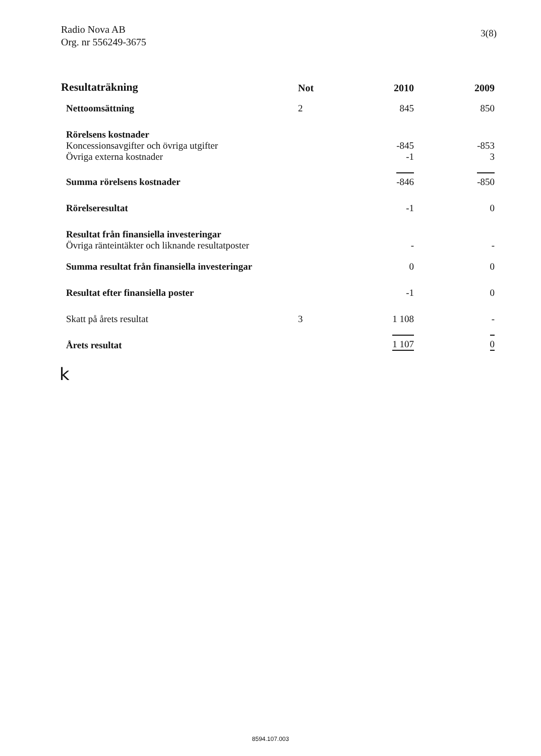Radio Nova AB
Org. nr 556249-3675
3(8)
| Resultaträkning | Not | 2010 | 2009 |
| --- | --- | --- | --- |
| Nettoomsättning | 2 | 845 | 850 |
| Rörelsens kostnader | | | |
| Koncessionsavgifter och övriga utgifter | | -845 | -853 |
| Övriga externa kostnader | | -1 | 3 |
| Summa rörelsens kostnader | | -846 | -850 |
| Rörelseresultat | | -1 | 0 |
| Resultat från finansiella investeringar | | | |
| Övriga ränteintäkter och liknande resultatposter | | - | - |
| Summa resultat från finansiella investeringar | | 0 | 0 |
| Resultat efter finansiella poster | | -1 | 0 |
| Skatt på årets resultat | 3 | 1 108 | - |
| Årets resultat | | 1 107 | 0 |
k
8594.107.003